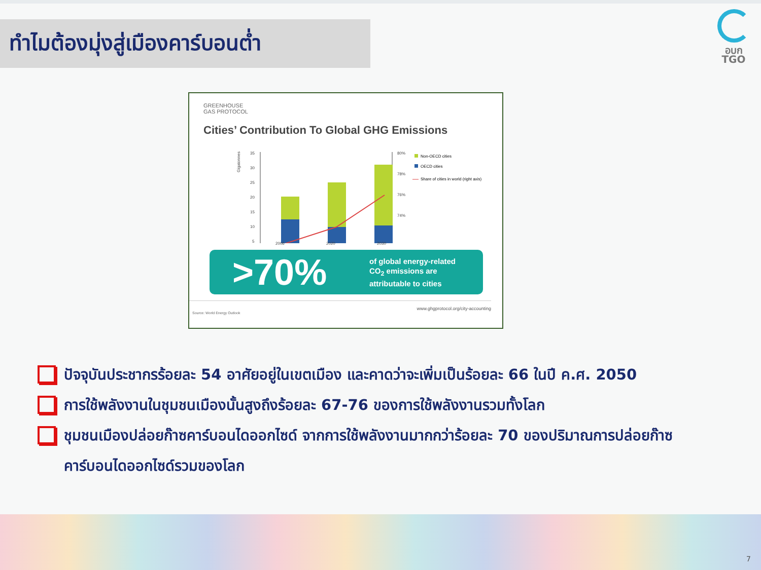ทำไมต้องมุ่งสู่เมืองคาร์บอนต่ำ
อบก
TGO
GREENHOUSE
GAS PROTOCOL
Cities’ Contribution To Global GHG Emissions
35
30
25
20
15
10
5
80%
78%
76%
74%
Gigatonnes
Non-OECD cities
OECD cities
Share of cities in world (right axis)
2006 2020 2030
>70%
of global energy-related
CO<sub>2</sub> emissions are
attributable to cities
www.ghgprotocol.org/city-accounting
Source: World Energy Outlook
ปัจจุบันประชากรร้อยละ 54 อาศัยอยู่ในเขตเมือง และคาดว่าจะเพิ่มเป็นร้อยละ 66 ในปี ค.ศ. 2050
การใช้พลังงานในชุมชนเมืองนั้นสูงถึงร้อยละ 67-76 ของการใช้พลังงานรวมทั้งโลก
ชุมชนเมืองปล่อยก๊าซคาร์บอนไดออกไซด์ จากการใช้พลังงานมากกว่าร้อยละ 70 ของปริมาณการปล่อยก๊าซคาร์บอนไดออกไซด์รวมของโลก
7